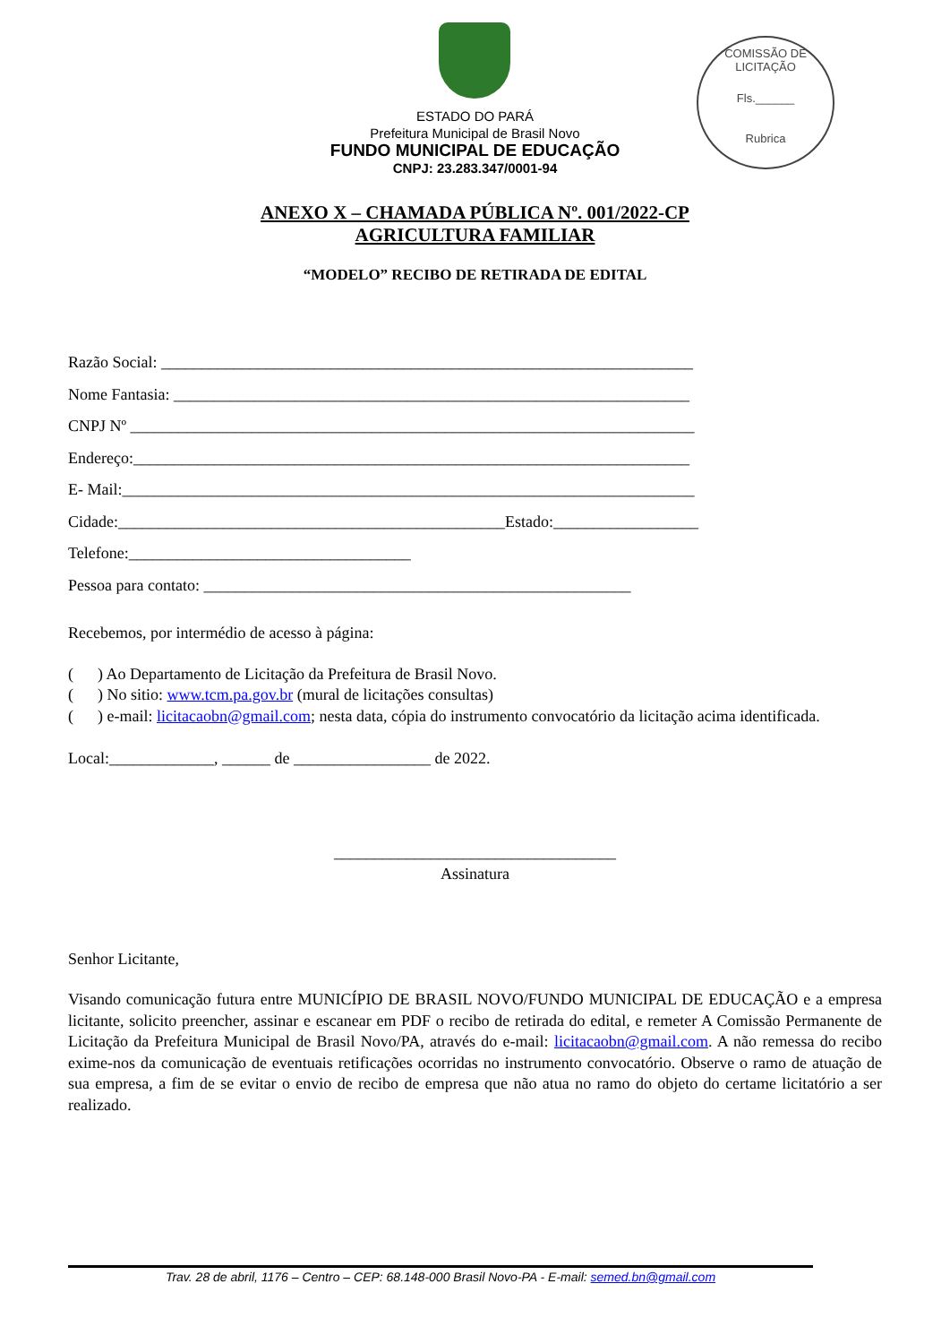COMISSÃO DE LICITAÇÃO
Fls.______
Rubrica
ESTADO DO PARÁ
Prefeitura Municipal de Brasil Novo
FUNDO MUNICIPAL DE EDUCAÇÃO
CNPJ: 23.283.347/0001-94
ANEXO X – CHAMADA PÚBLICA Nº. 001/2022-CP
AGRICULTURA FAMILIAR
“MODELO” RECIBO DE RETIRADA DE EDITAL
Razão Social: __________________________________________________________________
Nome Fantasia: ________________________________________________________________
CNPJ Nº ______________________________________________________________________
Endereço:_____________________________________________________________________
E- Mail:_______________________________________________________________________
Cidade:________________________________________________Estado:__________________
Telefone:___________________________________
Pessoa para contato: _____________________________________________________
Recebemos, por intermédio de acesso à página:
( ) Ao Departamento de Licitação da Prefeitura de Brasil Novo.
( ) No sitio: www.tcm.pa.gov.br (mural de licitações consultas)
( ) e-mail: licitacaobn@gmail.com; nesta data, cópia do instrumento convocatório da licitação acima identificada.
Local:_____________, ______ de _________________ de 2022.
___________________________________
Assinatura
Senhor Licitante,
Visando comunicação futura entre MUNICÍPIO DE BRASIL NOVO/FUNDO MUNICIPAL DE EDUCAÇÃO e a empresa licitante, solicito preencher, assinar e escanear em PDF o recibo de retirada do edital, e remeter A Comissão Permanente de Licitação da Prefeitura Municipal de Brasil Novo/PA, através do e-mail: licitacaobn@gmail.com. A não remessa do recibo exime-nos da comunicação de eventuais retificações ocorridas no instrumento convocatório. Observe o ramo de atuação de sua empresa, a fim de se evitar o envio de recibo de empresa que não atua no ramo do objeto do certame licitatório a ser realizado.
Trav. 28 de abril, 1176 – Centro – CEP: 68.148-000 Brasil Novo-PA - E-mail: semed.bn@gmail.com